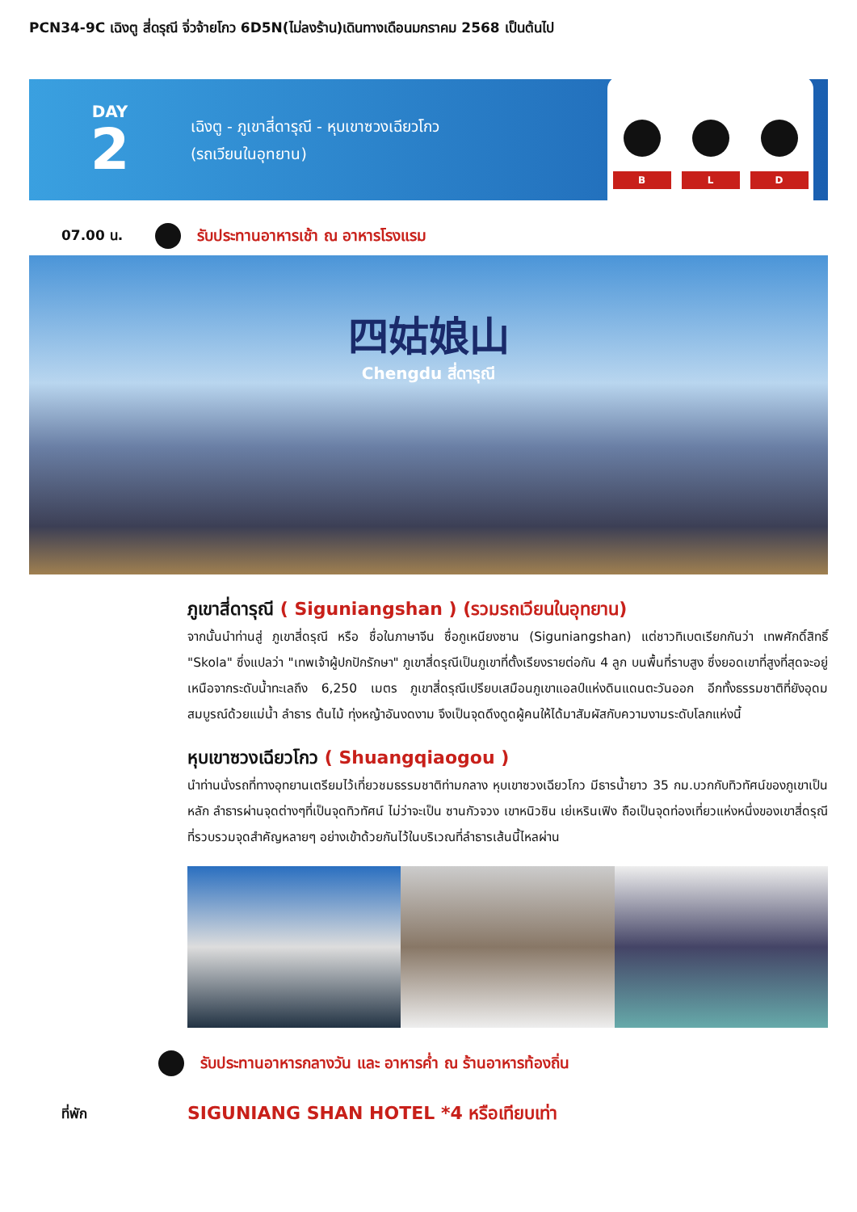PCN34-9C เฉิงตู สี่ดรุณี จิ่วจ้ายโกว 6D5N(ไม่ลงร้าน)เดินทางเดือนมกราคม 2568 เป็นต้นไป
DAY
2
เฉิงตู - ภูเขาสี่ดารุณี - หุบเขาซวงเฉียวโกว
(รถเวียนในอุทยาน)
B
L
D
07.00 น.
รับประทานอาหารเช้า ณ อาหารโรงแรม
四姑娘山
Chengdu สี่ดารุณี
ภูเขาสี่ดารุณี ( Siguniangshan ) (รวมรถเวียนในอุทยาน)
จากนั้นนำท่านสู่ ภูเขาสี่ดรุณี หรือ ชื่อในภาษาจีน ซื่อกูเหนียงซาน (Siguniangshan) แต่ชาวทิเบตเรียกกันว่า เทพศักดิ์สิทธิ์ "Skola" ซึ่งแปลว่า "เทพเจ้าผู้ปกปักรักษา" ภูเขาสี่ดรุณีเป็นภูเขาที่ตั้งเรียงรายต่อกัน 4 ลูก บนพื้นที่ราบสูง ซึ่งยอดเขาที่สูงที่สุดจะอยู่เหนือจากระดับน้ำทะเลถึง 6,250 เมตร ภูเขาสี่ดรุณีเปรียบเสมือนภูเขาแอลป์แห่งดินแดนตะวันออก อีกทั้งธรรมชาติที่ยังอุดมสมบูรณ์ด้วยแม่น้ำ ลำธาร ต้นไม้ ทุ่งหญ้าอันงดงาม จึงเป็นจุดดึงดูดผู้คนให้ได้มาสัมผัสกับความงามระดับโลกแห่งนี้
หุบเขาซวงเฉียวโกว ( Shuangqiaogou )
นำท่านนั่งรถที่ทางอุทยานเตรียมไว้เที่ยวชมธรรมชาติท่ามกลาง หุบเขาซวงเฉียวโกว มีธารน้ำยาว 35 กม.บวกกับทิวทัศน์ของภูเขาเป็นหลัก ลำธารผ่านจุดต่างๆที่เป็นจุดทิวทัศน์ ไม่ว่าจะเป็น ซานกัวจวง เขาหนิวซิน เย่เหรินเฟิง ถือเป็นจุดท่องเที่ยวแห่งหนึ่งของเขาสี่ดรุณีที่รวบรวมจุดสำคัญหลายๆ อย่างเข้าด้วยกันไว้ในบริเวณที่ลำธารเส้นนี้ไหลผ่าน
รับประทานอาหารกลางวัน และ อาหารค่ำ ณ ร้านอาหารท้องถิ่น
ที่พัก
SIGUNIANG SHAN HOTEL *4 หรือเทียบเท่า